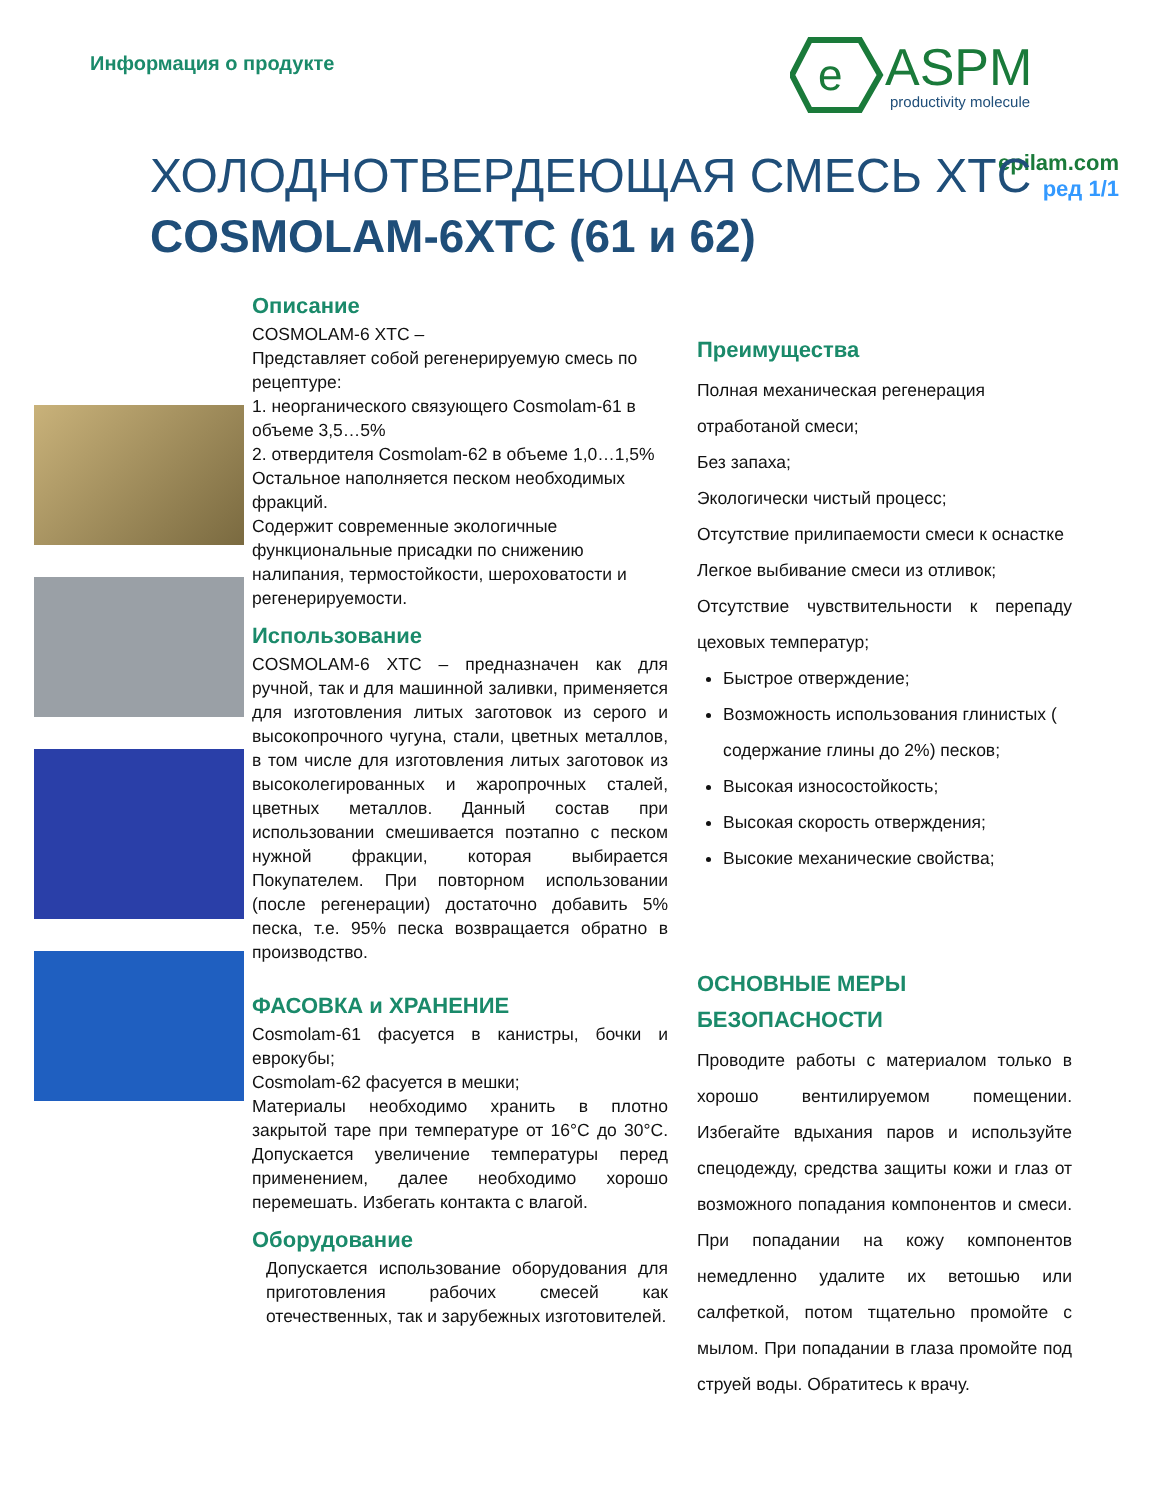Информация о продукте
e
ASPM
productivity molecule
epilam.com
ред 1/1
ХОЛОДНОТВЕРДЕЮЩАЯ СМЕСЬ ХТС
COSMOLAM-6ХТС (61 и 62)
Описание
COSMOLAM-6 ХТС –
Представляет собой регенерируемую смесь по рецептуре:
1. неорганического связующего Cosmolam-61 в объеме 3,5…5%
2. отвердителя Cosmolam-62 в объеме 1,0…1,5%
Остальное наполняется песком необходимых фракций.
Содержит современные экологичные функциональные присадки по снижению налипания, термостойкости, шероховатости и регенерируемости.
Использование
COSMOLAM-6 ХТС – предназначен как для ручной, так и для машинной заливки, применяется для изготовления литых заготовок из серого и высокопрочного чугуна, стали, цветных металлов, в том числе для изготовления литых заготовок из высоколегированных и жаропрочных сталей, цветных металлов. Данный состав при использовании смешивается поэтапно с песком нужной фракции, которая выбирается Покупателем. При повторном использовании (после регенерации) достаточно добавить 5% песка, т.е. 95% песка возвращается обратно в производство.
ФАСОВКА и ХРАНЕНИЕ
Cosmolam-61 фасуется в канистры, бочки и еврокубы;
Cosmolam-62 фасуется в мешки;
Материалы необходимо хранить в плотно закрытой таре при температуре от 16°С до 30°С. Допускается увеличение температуры перед применением, далее необходимо хорошо перемешать. Избегать контакта с влагой.
Оборудование
Допускается использование оборудования для приготовления рабочих смесей как отечественных, так и зарубежных изготовителей.
Преимущества
Полная механическая регенерация отработаной смеси;
Без запаха;
Экологически чистый процесс;
Отсутствие прилипаемости смеси к оснастке
Легкое выбивание смеси из отливок;
Отсутствие чувствительности к перепаду цеховых температур;
Быстрое отверждение;
Возможность использования глинистых ( содержание глины до 2%) песков;
Высокая износостойкость;
Высокая скорость отверждения;
Высокие механические свойства;
ОСНОВНЫЕ МЕРЫ БЕЗОПАСНОСТИ
Проводите работы с материалом только в хорошо вентилируемом помещении. Избегайте вдыхания паров и используйте спецодежду, средства защиты кожи и глаз от возможного попадания компонентов и смеси. При попадании на кожу компонентов немедленно удалите их ветошью или салфеткой, потом тщательно промойте с мылом. При попадании в глаза промойте под струей воды. Обратитесь к врачу.